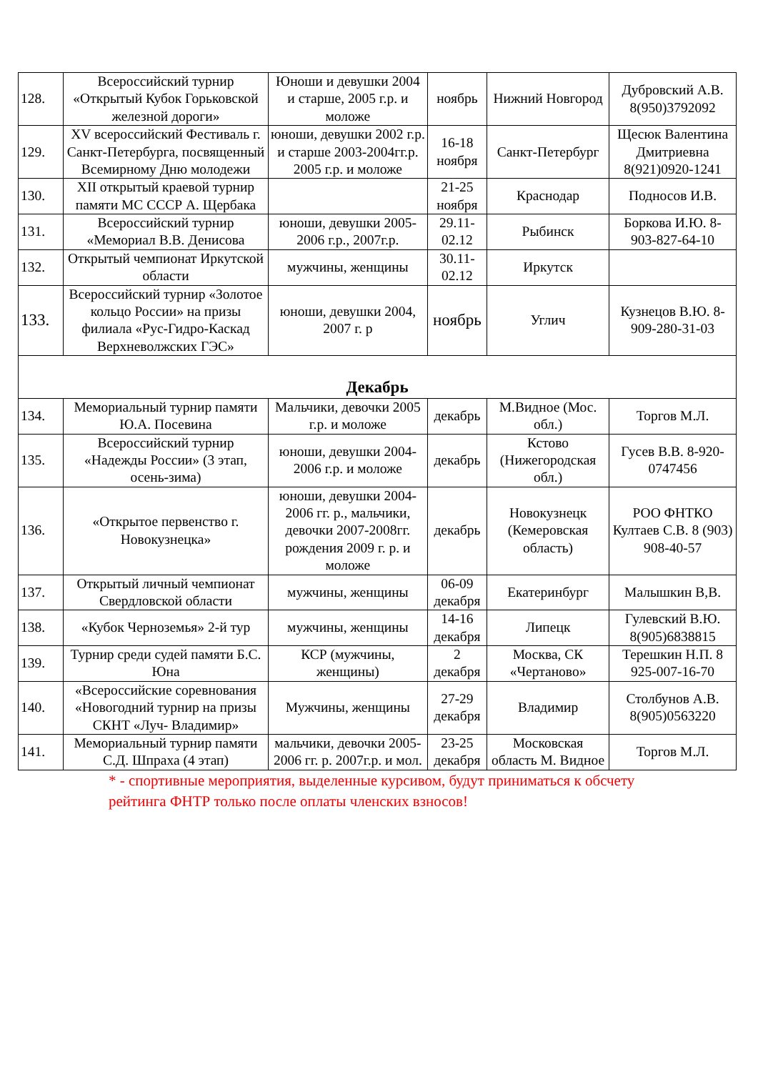| 128. | Всероссийский турнир «Открытый Кубок Горьковской железной дороги» | Юноши и девушки 2004 и старше, 2005 г.р. и моложе | ноябрь | Нижний Новгород | Дубровский А.В. 8(950)3792092 |
| 129. | XV всероссийский Фестиваль г. Санкт-Петербурга, посвященный Всемирному Дню молодежи | юноши, девушки 2002 г.р. и старше 2003-2004гг.р. 2005 г.р. и моложе | 16-18 ноября | Санкт-Петербург | Щесюк Валентина Дмитриевна 8(921)0920-1241 |
| 130. | XII открытый краевой турнир памяти МС СССР А. Щербака | | 21-25 ноября | Краснодар | Подносов И.В. |
| 131. | Всероссийский турнир «Мемориал В.В. Денисова | юноши, девушки 2005-2006 г.р., 2007г.р. | 29.11-02.12 | Рыбинск | Боркова И.Ю. 8-903-827-64-10 |
| 132. | Открытый чемпионат Иркутской области | мужчины, женщины | 30.11-02.12 | Иркутск | |
| 133. | Всероссийский турнир «Золотое кольцо России» на призы филиала «Рус-Гидро-Каскад Верхневолжских ГЭС» | юноши, девушки 2004, 2007 г. р | ноябрь | Углич | Кузнецов В.Ю. 8-909-280-31-03 |
| Декабрь | | | | | |
| 134. | Мемориальный турнир памяти Ю.А. Посевина | Мальчики, девочки 2005 г.р. и моложе | декабрь | М.Видное (Мос. обл.) | Торгов М.Л. |
| 135. | Всероссийский турнир «Надежды России» (3 этап, осень-зима) | юноши, девушки 2004-2006 г.р. и моложе | декабрь | Кстово (Нижегородская обл.) | Гусев В.В. 8-920-0747456 |
| 136. | «Открытое первенство г. Новокузнецка» | юноши, девушки 2004-2006 гг. р., мальчики, девочки 2007-2008гг. рождения 2009 г. р. и моложе | декабрь | Новокузнецк (Кемеровская область) | РОО ФНТКО Култаев С.В. 8 (903) 908-40-57 |
| 137. | Открытый личный чемпионат Свердловской области | мужчины, женщины | 06-09 декабря | Екатеринбург | Малышкин В,В. |
| 138. | «Кубок Черноземья» 2-й тур | мужчины, женщины | 14-16 декабря | Липецк | Гулевский В.Ю. 8(905)6838815 |
| 139. | Турнир среди судей памяти Б.С. Юна | КСР (мужчины, женщины) | 2 декабря | Москва, СК «Чертаново» | Терешкин Н.П. 8 925-007-16-70 |
| 140. | «Всероссийские соревнования «Новогодний турнир на призы СКНТ «Луч- Владимир» | Мужчины, женщины | 27-29 декабря | Владимир | Столбунов А.В. 8(905)0563220 |
| 141. | Мемориальный турнир памяти С.Д. Шпраха (4 этап) | мальчики, девочки 2005-2006 гг. р. 2007г.р. и мол. | 23-25 декабря | Московская область М. Видное | Торгов М.Л. |
* - спортивные мероприятия, выделенные курсивом, будут приниматься к обсчету рейтинга ФНТР только после оплаты членских взносов!